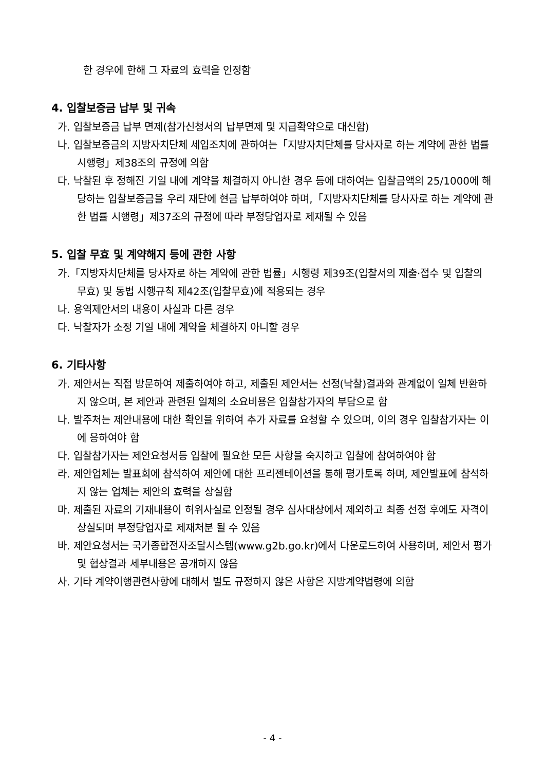한 경우에 한해 그 자료의 효력을 인정함
4. 입찰보증금 납부 및 귀속
가. 입찰보증금 납부 면제(참가신청서의 납부면제 및 지급확약으로 대신함)
나. 입찰보증금의 지방자치단체 세입조치에 관하여는「지방자치단체를 당사자로 하는 계약에 관한 법률 시행령」제38조의 규정에 의함
다. 낙찰된 후 정해진 기일 내에 계약을 체결하지 아니한 경우 등에 대하여는 입찰금액의 25/1000에 해당하는 입찰보증금을 우리 재단에 현금 납부하여야 하며,「지방자치단체를 당사자로 하는 계약에 관한 법률 시행령」제37조의 규정에 따라 부정당업자로 제재될 수 있음
5. 입찰 무효 및 계약해지 등에 관한 사항
가.「지방자치단체를 당사자로 하는 계약에 관한 법률」시행령 제39조(입찰서의 제출·접수 및 입찰의 무효) 및 동법 시행규칙 제42조(입찰무효)에 적용되는 경우
나. 용역제안서의 내용이 사실과 다른 경우
다. 낙찰자가 소정 기일 내에 계약을 체결하지 아니할 경우
6. 기타사항
가. 제안서는 직접 방문하여 제출하여야 하고, 제출된 제안서는 선정(낙찰)결과와 관계없이 일체 반환하지 않으며, 본 제안과 관련된 일체의 소요비용은 입찰참가자의 부담으로 함
나. 발주처는 제안내용에 대한 확인을 위하여 추가 자료를 요청할 수 있으며, 이의 경우 입찰참가자는 이에 응하여야 함
다. 입찰참가자는 제안요청서등 입찰에 필요한 모든 사항을 숙지하고 입찰에 참여하여야 함
라. 제안업체는 발표회에 참석하여 제안에 대한 프리젠테이션을 통해 평가토록 하며, 제안발표에 참석하지 않는 업체는 제안의 효력을 상실함
마. 제출된 자료의 기재내용이 허위사실로 인정될 경우 심사대상에서 제외하고 최종 선정 후에도 자격이 상실되며 부정당업자로 제재처분 될 수 있음
바. 제안요청서는 국가종합전자조달시스템(www.g2b.go.kr)에서 다운로드하여 사용하며, 제안서 평가 및 협상결과 세부내용은 공개하지 않음
사. 기타 계약이행관련사항에 대해서 별도 규정하지 않은 사항은 지방계약법령에 의함
- 4 -